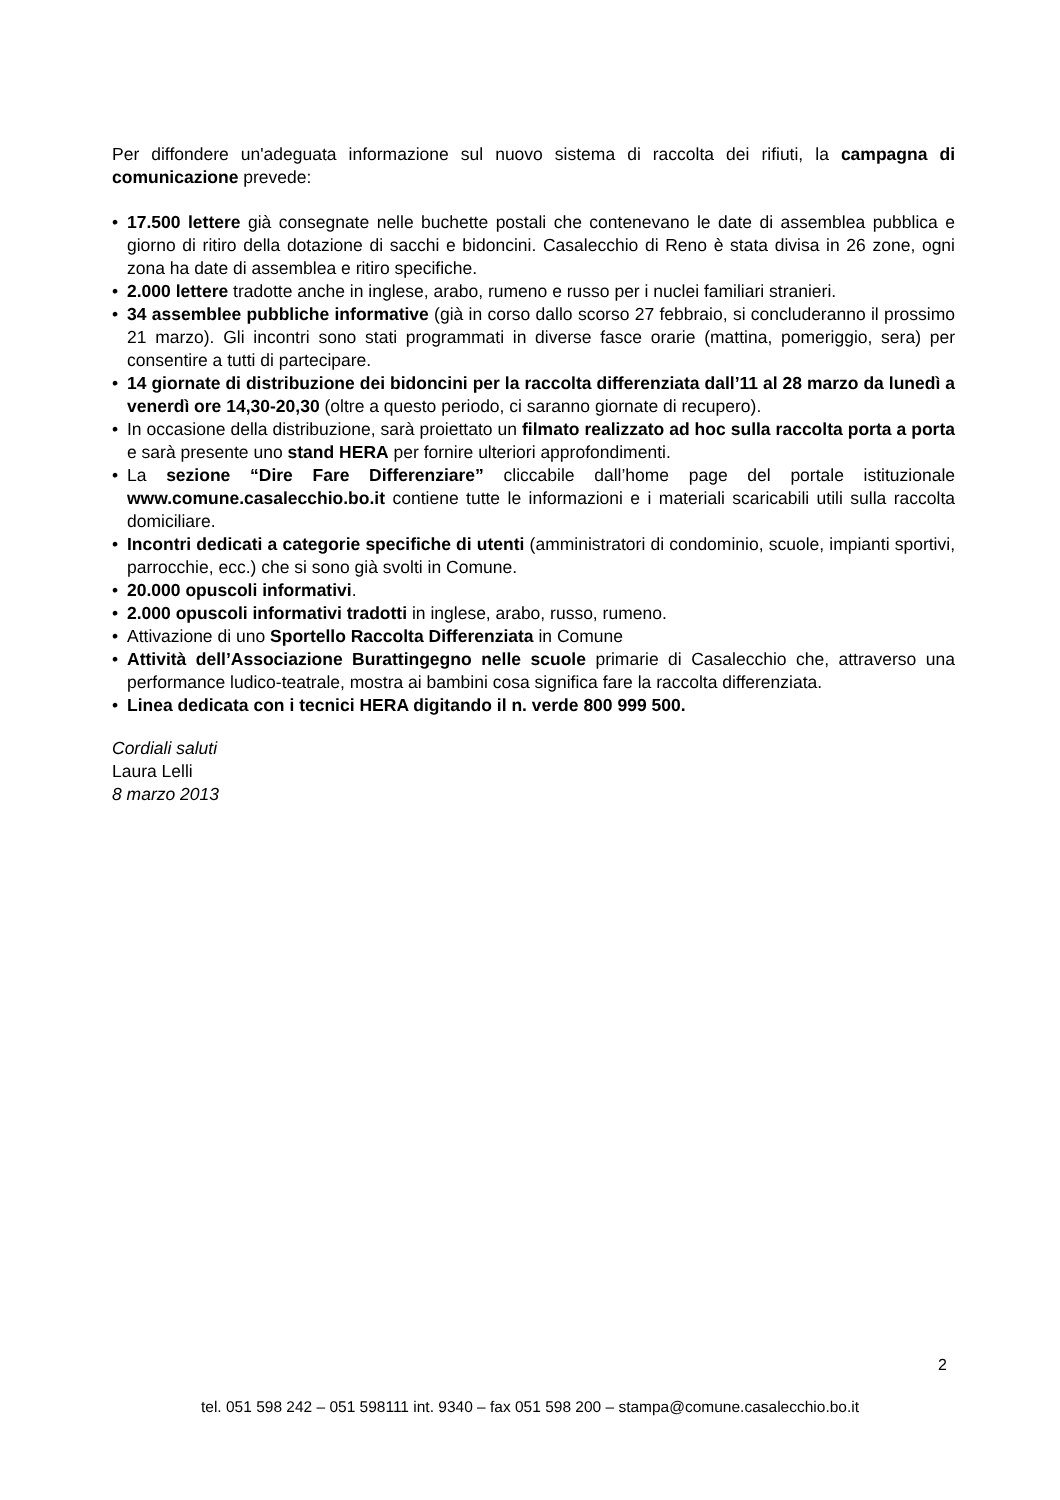Per diffondere un'adeguata informazione sul nuovo sistema di raccolta dei rifiuti, la campagna di comunicazione prevede:
• 17.500 lettere già consegnate nelle buchette postali che contenevano le date di assemblea pubblica e giorno di ritiro della dotazione di sacchi e bidoncini. Casalecchio di Reno è stata divisa in 26 zone, ogni zona ha date di assemblea e ritiro specifiche.
• 2.000 lettere tradotte anche in inglese, arabo, rumeno e russo per i nuclei familiari stranieri.
• 34 assemblee pubbliche informative (già in corso dallo scorso 27 febbraio, si concluderanno il prossimo 21 marzo). Gli incontri sono stati programmati in diverse fasce orarie (mattina, pomeriggio, sera) per consentire a tutti di partecipare.
• 14 giornate di distribuzione dei bidoncini per la raccolta differenziata dall’11 al 28 marzo da lunedì a venerdì ore 14,30-20,30 (oltre a questo periodo, ci saranno giornate di recupero).
• In occasione della distribuzione, sarà proiettato un filmato realizzato ad hoc sulla raccolta porta a porta e sarà presente uno stand HERA per fornire ulteriori approfondimenti.
• La sezione “Dire Fare Differenziare” cliccabile dall’home page del portale istituzionale www.comune.casalecchio.bo.it contiene tutte le informazioni e i materiali scaricabili utili sulla raccolta domiciliare.
• Incontri dedicati a categorie specifiche di utenti (amministratori di condominio, scuole, impianti sportivi, parrocchie, ecc.) che si sono già svolti in Comune.
• 20.000 opuscoli informativi.
• 2.000 opuscoli informativi tradotti in inglese, arabo, russo, rumeno.
• Attivazione di uno Sportello Raccolta Differenziata in Comune
• Attività dell’Associazione Burattingegno nelle scuole primarie di Casalecchio che, attraverso una performance ludico-teatrale, mostra ai bambini cosa significa fare la raccolta differenziata.
• Linea dedicata con i tecnici HERA digitando il n. verde 800 999 500.
Cordiali saluti
Laura Lelli
8 marzo 2013
2
tel. 051 598 242 – 051 598111 int. 9340 – fax 051 598 200 – stampa@comune.casalecchio.bo.it